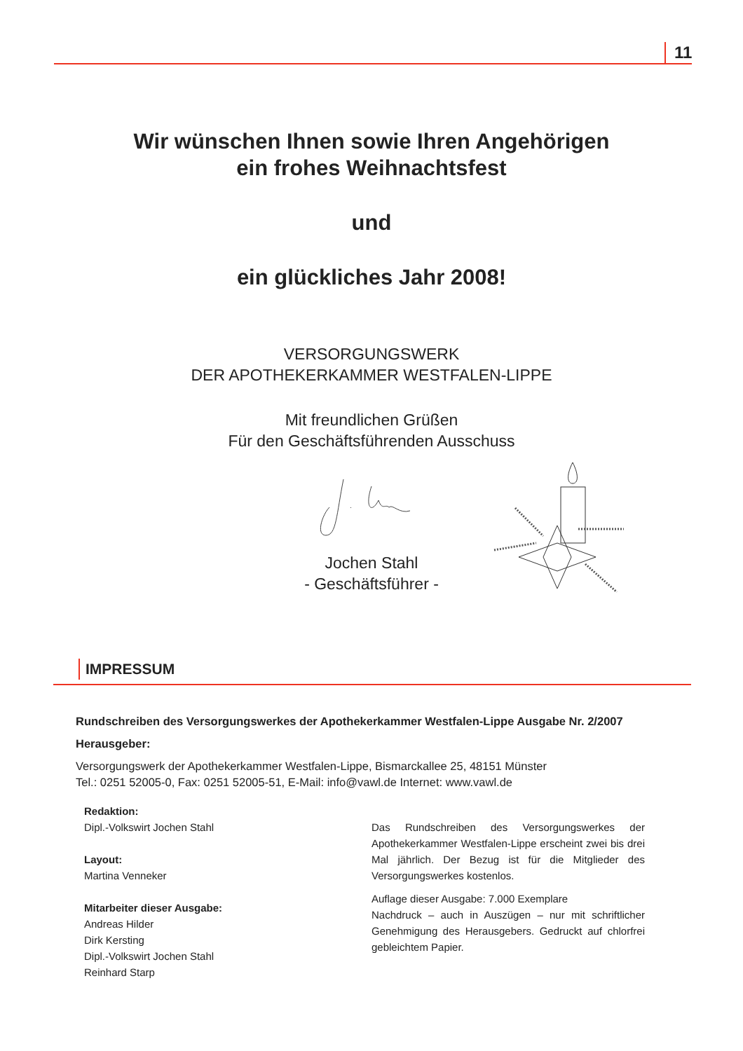11
Wir wünschen Ihnen sowie Ihren Angehörigen
ein frohes Weihnachtsfest
und
ein glückliches Jahr 2008!
VERSORGUNGSWERK
DER APOTHEKERKAMMER WESTFALEN-LIPPE
Mit freundlichen Grüßen
Für den Geschäftsführenden Ausschuss
Jochen Stahl
- Geschäftsführer -
IMPRESSUM
Rundschreiben des Versorgungswerkes der Apothekerkammer Westfalen-Lippe Ausgabe Nr. 2/2007
Herausgeber:
Versorgungswerk der Apothekerkammer Westfalen-Lippe, Bismarckallee 25, 48151 Münster
Tel.: 0251 52005-0, Fax: 0251 52005-51, E-Mail: info@vawl.de Internet: www.vawl.de
Redaktion:
Dipl.-Volkswirt Jochen Stahl
Layout:
Martina Venneker
Mitarbeiter dieser Ausgabe:
Andreas Hilder
Dirk Kersting
Dipl.-Volkswirt Jochen Stahl
Reinhard Starp
Das Rundschreiben des Versorgungswerkes der Apothekerkammer Westfalen-Lippe erscheint zwei bis drei Mal jährlich. Der Bezug ist für die Mitglieder des Versorgungswerkes kostenlos.
Auflage dieser Ausgabe: 7.000 Exemplare
Nachdruck – auch in Auszügen – nur mit schriftlicher Genehmigung des Herausgebers. Gedruckt auf chlorfrei gebleichtem Papier.